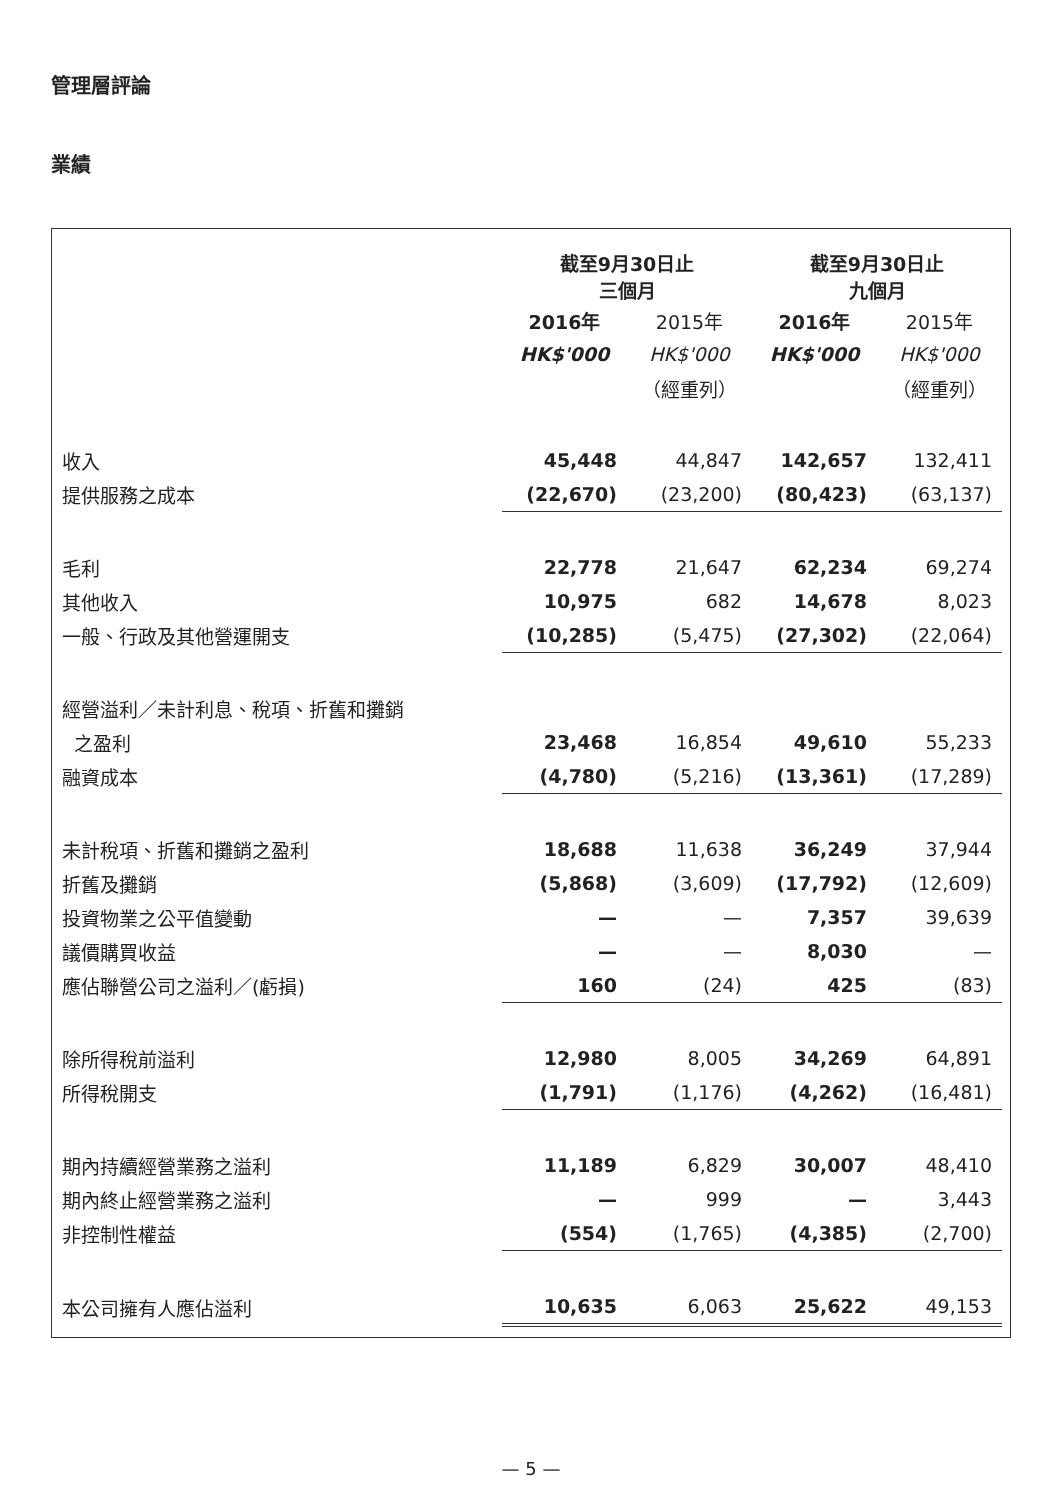管理層評論
業績
| | 截至9月30日止 三個月 | | 截至9月30日止 九個月 | |
| --- | --- | --- | --- | --- |
| | 2016年 | 2015年 | 2016年 | 2015年 |
| | HK$'000 | HK$'000 | HK$'000 | HK$'000 |
| | | （經重列） | | （經重列） |
| 收入 | 45,448 | 44,847 | 142,657 | 132,411 |
| 提供服務之成本 | (22,670) | (23,200) | (80,423) | (63,137) |
| 毛利 | 22,778 | 21,647 | 62,234 | 69,274 |
| 其他收入 | 10,975 | 682 | 14,678 | 8,023 |
| 一般、行政及其他營運開支 | (10,285) | (5,475) | (27,302) | (22,064) |
| 經營溢利／未計利息、稅項、折舊和攤銷 | | | | |
| 之盈利 | 23,468 | 16,854 | 49,610 | 55,233 |
| 融資成本 | (4,780) | (5,216) | (13,361) | (17,289) |
| 未計稅項、折舊和攤銷之盈利 | 18,688 | 11,638 | 36,249 | 37,944 |
| 折舊及攤銷 | (5,868) | (3,609) | (17,792) | (12,609) |
| 投資物業之公平值變動 | — | — | 7,357 | 39,639 |
| 議價購買收益 | — | — | 8,030 | — |
| 應佔聯營公司之溢利／(虧損) | 160 | (24) | 425 | (83) |
| 除所得稅前溢利 | 12,980 | 8,005 | 34,269 | 64,891 |
| 所得稅開支 | (1,791) | (1,176) | (4,262) | (16,481) |
| 期內持續經營業務之溢利 | 11,189 | 6,829 | 30,007 | 48,410 |
| 期內終止經營業務之溢利 | — | 999 | — | 3,443 |
| 非控制性權益 | (554) | (1,765) | (4,385) | (2,700) |
| 本公司擁有人應佔溢利 | 10,635 | 6,063 | 25,622 | 49,153 |
— 5 —